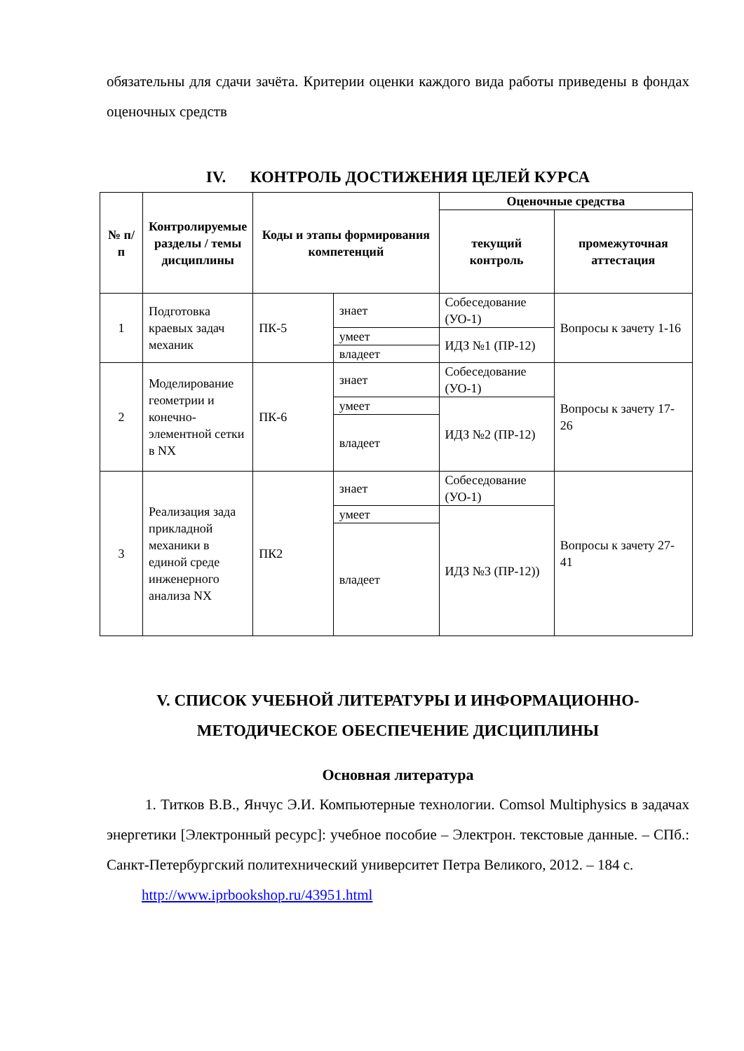обязательны для сдачи зачёта. Критерии оценки каждого вида работы приведены в фондах оценочных средств
IV. КОНТРОЛЬ ДОСТИЖЕНИЯ ЦЕЛЕЙ КУРСА
| № п/п | Контролируемые разделы / темы дисциплины | Коды и этапы формирования компетенций | | Оценочные средства | |
| --- | --- | --- | --- | --- | --- |
| | | | | текущий контроль | промежуточная аттестация |
| 1 | Подготовка краевых задач механик | ПК-5 | знает | Собеседование (УО-1) | Вопросы к зачету 1-16 |
| | | | умеет | ИДЗ №1 (ПР-12) | |
| | | | владеет | | |
| 2 | Моделирование геометрии и конечно-элементной сетки в NX | ПК-6 | знает | Собеседование (УО-1) | Вопросы к зачету 17-26 |
| | | | умеет | ИДЗ №2 (ПР-12) | |
| | | | владеет | | |
| 3 | Реализация зада прикладной механики в единой среде инженерного анализа NX | ПК2 | знает | Собеседование (УО-1) | Вопросы к зачету 27-41 |
| | | | умеет | ИДЗ №3 (ПР-12)) | |
| | | | владеет | | |
V. СПИСОК УЧЕБНОЙ ЛИТЕРАТУРЫ И ИНФОРМАЦИОННО-МЕТОДИЧЕСКОЕ ОБЕСПЕЧЕНИЕ ДИСЦИПЛИНЫ
Основная литература
1. Титков В.В., Янчус Э.И. Компьютерные технологии. Comsol Multiphysics в задачах энергетики [Электронный ресурс]: учебное пособие – Электрон. текстовые данные. – СПб.: Санкт-Петербургский политехнический университет Петра Великого, 2012. – 184 с.
http://www.iprbookshop.ru/43951.html